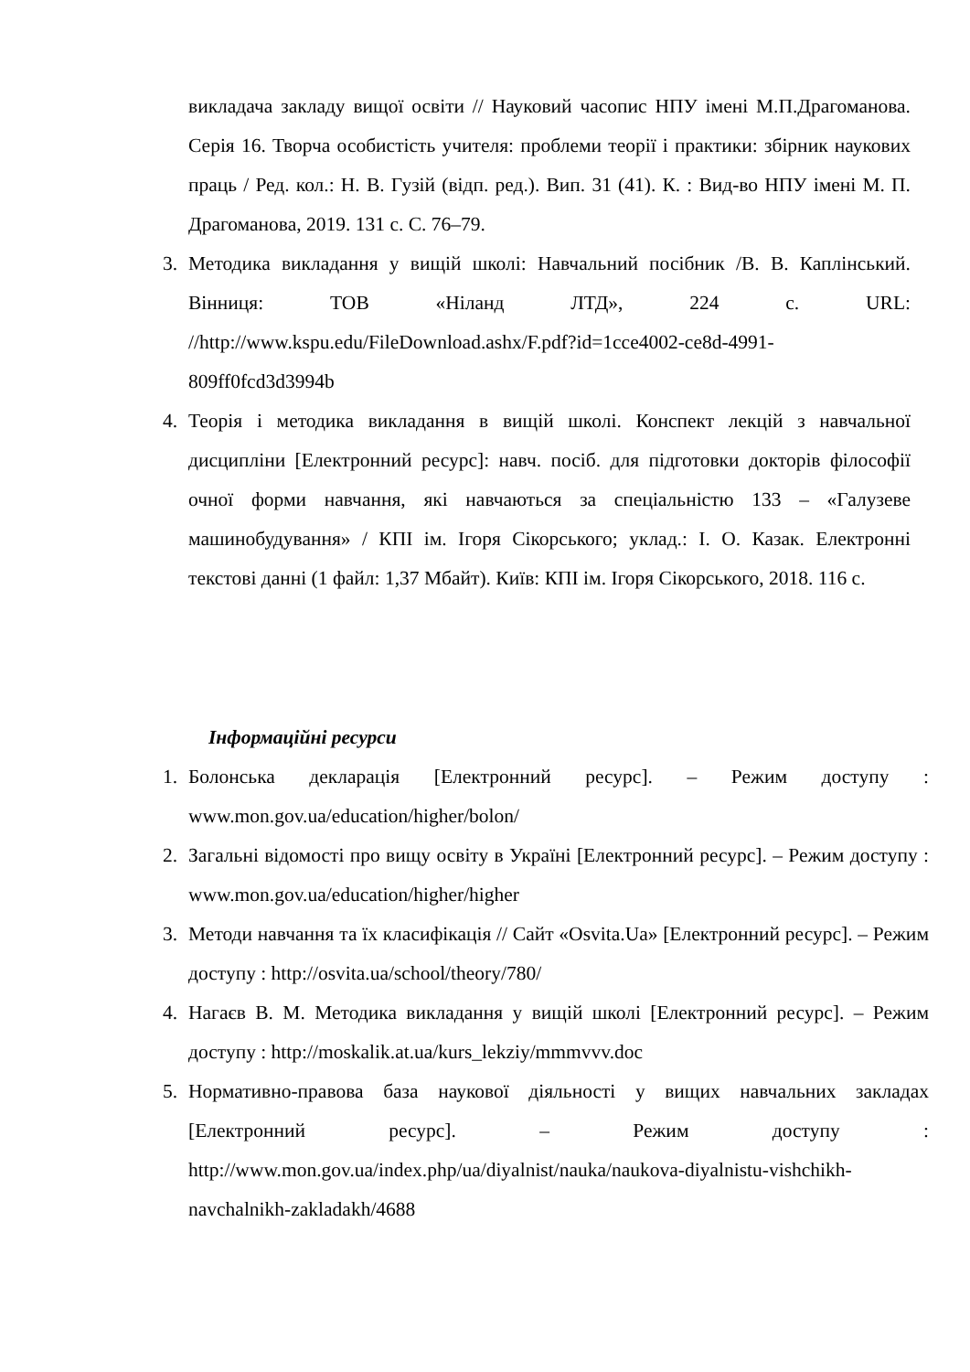викладача закладу вищої освіти // Науковий часопис НПУ імені М.П.Драгоманова. Серія 16. Творча особистість учителя: проблеми теорії і практики: збірник наукових праць / Ред. кол.: Н. В. Гузій (відп. ред.). Вип. 31 (41). К. : Вид-во НПУ імені М. П. Драгоманова, 2019. 131 с. С. 76–79.
3. Методика викладання у вищій школі: Навчальний посібник /В. В. Каплінський. Вінниця: ТОВ «Ніланд ЛТД», 224 с. URL: //http://www.kspu.edu/FileDownload.ashx/F.pdf?id=1cce4002-ce8d-4991-809ff0fcd3d3994b
4. Теорія і методика викладання в вищій школі. Конспект лекцій з навчальної дисципліни [Електронний ресурс]: навч. посіб. для підготовки докторів філософії очної форми навчання, які навчаються за спеціальністю 133 – «Галузеве машинобудування» / КПІ ім. Ігоря Сікорського; уклад.: І. О. Казак. Електронні текстові данні (1 файл: 1,37 Мбайт). Київ: КПІ ім. Ігоря Сікорського, 2018. 116 с.
Інформаційні ресурси
1. Болонська декларація [Електронний ресурс]. – Режим доступу : www.mon.gov.ua/education/higher/bolon/
2. Загальні відомості про вищу освіту в Україні [Електронний ресурс]. – Режим доступу : www.mon.gov.ua/education/higher/higher
3. Методи навчання та їх класифікація // Сайт «Osvita.Ua» [Електронний ресурс]. – Режим доступу : http://osvita.ua/school/theory/780/
4. Нагаєв В. М. Методика викладання у вищій школі [Електронний ресурс]. – Режим доступу : http://moskalik.at.ua/kurs_lekziy/mmmvvv.doc
5. Нормативно-правова база наукової діяльності у вищих навчальних закладах [Електронний ресурс]. – Режим доступу : http://www.mon.gov.ua/index.php/ua/diyalnist/nauka/naukova-diyalnistu-vishchikh-navchalnikh-zakladakh/4688